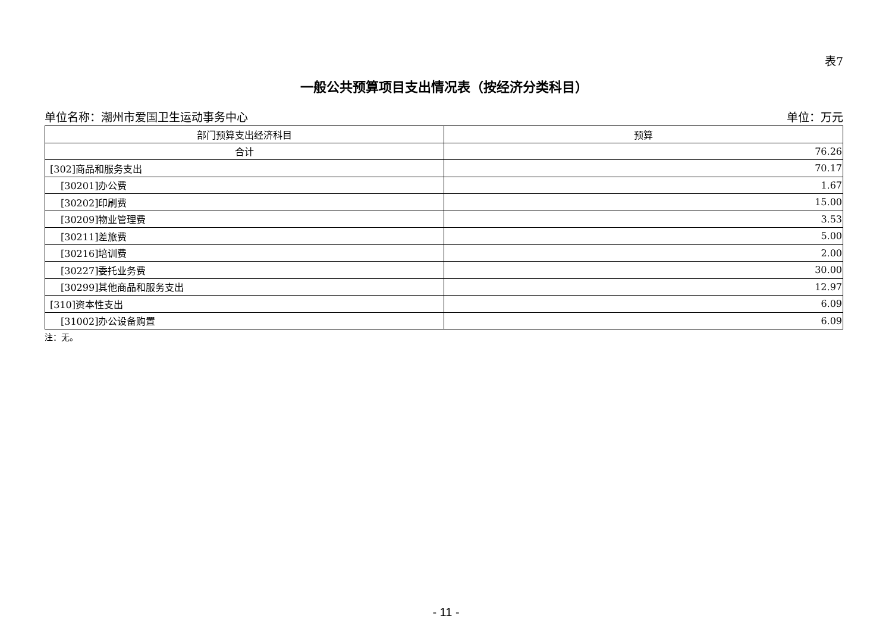表7
一般公共预算项目支出情况表（按经济分类科目）
单位名称：潮州市爱国卫生运动事务中心 单位：万元
| 部门预算支出经济科目 | 预算 |
| --- | --- |
| 合计 | 76.26 |
| [302]商品和服务支出 | 70.17 |
| [30201]办公费 | 1.67 |
| [30202]印刷费 | 15.00 |
| [30209]物业管理费 | 3.53 |
| [30211]差旅费 | 5.00 |
| [30216]培训费 | 2.00 |
| [30227]委托业务费 | 30.00 |
| [30299]其他商品和服务支出 | 12.97 |
| [310]资本性支出 | 6.09 |
| [31002]办公设备购置 | 6.09 |
注：无。
- 11 -